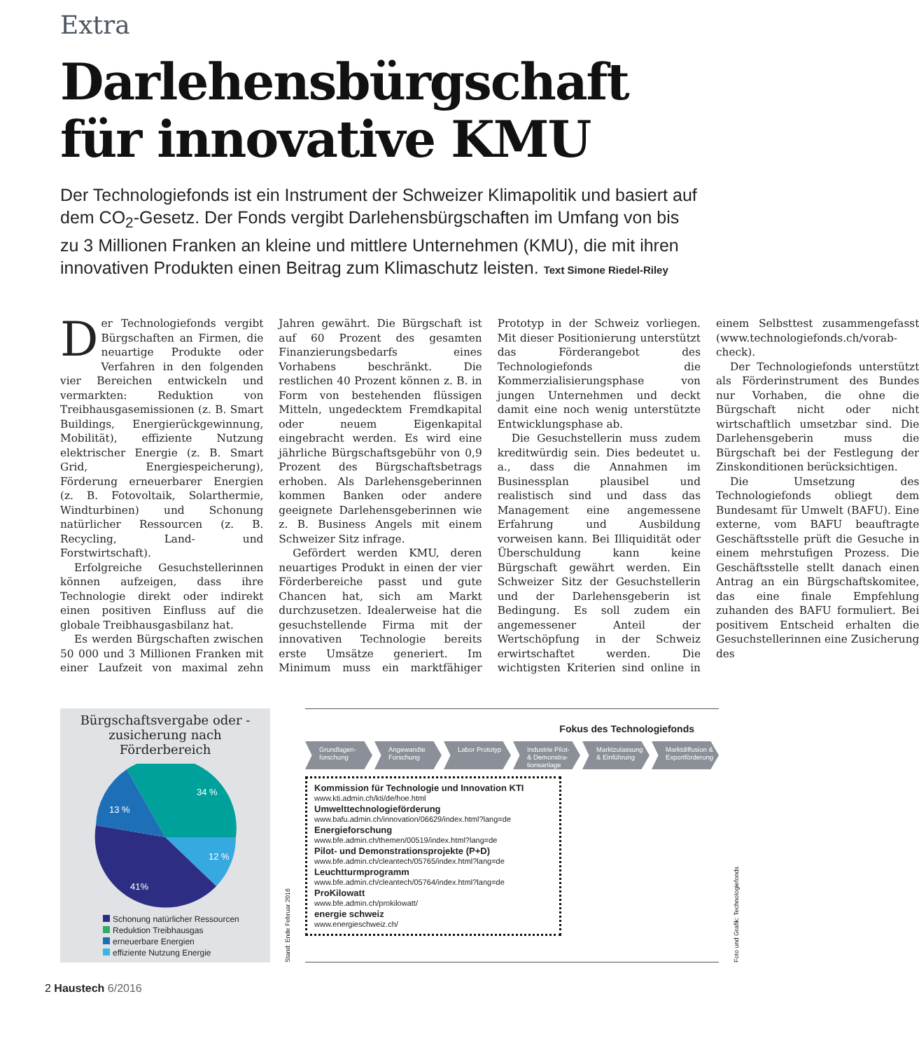Extra
Darlehensbürgschaft
für innovative KMU
Der Technologiefonds ist ein Instrument der Schweizer Klimapolitik und basiert auf dem CO<sub>2</sub>-Gesetz. Der Fonds vergibt Darlehensbürgschaften im Umfang von bis zu 3 Millionen Franken an kleine und mittlere Unternehmen (KMU), die mit ihren innovativen Produkten einen Beitrag zum Klimaschutz leisten. Text Simone Riedel-Riley
Der Technologiefonds vergibt Bürgschaften an Firmen, die neuartige Produkte oder Verfahren in den folgenden vier Bereichen entwickeln und vermarkten: Reduktion von Treibhausgasemissionen (z. B. Smart Buildings, Energierückgewinnung, Mobilität), effiziente Nutzung elektrischer Energie (z. B. Smart Grid, Energiespeicherung), Förderung erneuerbarer Energien (z. B. Fotovoltaik, Solarthermie, Windturbinen) und Schonung natürlicher Ressourcen (z. B. Recycling, Land- und Forstwirtschaft).
Erfolgreiche Gesuchstellerinnen können aufzeigen, dass ihre Technologie direkt oder indirekt einen positiven Einfluss auf die globale Treibhausgasbilanz hat.
Es werden Bürgschaften zwischen 50 000 und 3 Millionen Franken mit einer Laufzeit von maximal zehn Jahren gewährt. Die Bürgschaft ist auf 60 Prozent des gesamten Finanzierungsbedarfs eines Vorhabens beschränkt. Die restlichen 40 Prozent können z. B. in Form von bestehenden flüssigen Mitteln, ungedecktem Fremdkapital oder neuem Eigenkapital eingebracht werden. Es wird eine jährliche Bürgschaftsgebühr von 0,9 Prozent des Bürgschaftsbetrags erhoben. Als Darlehensgeberinnen kommen Banken oder andere geeignete Darlehensgeberinnen wie z. B. Business Angels mit einem Schweizer Sitz infrage.
Gefördert werden KMU, deren neuartiges Produkt in einen der vier Förderbereiche passt und gute Chancen hat, sich am Markt durchzusetzen. Idealerweise hat die gesuchstellende Firma mit der innovativen Technologie bereits erste Umsätze generiert. Im Minimum muss ein marktfähiger Prototyp in der Schweiz vorliegen. Mit dieser Positionierung unterstützt das Förderangebot des Technologiefonds die Kommerzialisierungsphase von jungen Unternehmen und deckt damit eine noch wenig unterstützte Entwicklungsphase ab.
Die Gesuchstellerin muss zudem kreditwürdig sein. Dies bedeutet u. a., dass die Annahmen im Businessplan plausibel und realistisch sind und dass das Management eine angemessene Erfahrung und Ausbildung vorweisen kann. Bei Illiquidität oder Überschuldung kann keine Bürgschaft gewährt werden. Ein Schweizer Sitz der Gesuchstellerin und der Darlehensgeberin ist Bedingung. Es soll zudem ein angemessener Anteil der Wertschöpfung in der Schweiz erwirtschaftet werden. Die wichtigsten Kriterien sind online in einem Selbsttest zusammengefasst (www.technologiefonds.ch/vorab-check).
Der Technologiefonds unterstützt als Förderinstrument des Bundes nur Vorhaben, die ohne die Bürgschaft nicht oder nicht wirtschaftlich umsetzbar sind. Die Darlehensgeberin muss die Bürgschaft bei der Festlegung der Zinskonditionen berücksichtigen.
Die Umsetzung des Technologiefonds obliegt dem Bundesamt für Umwelt (BAFU). Eine externe, vom BAFU beauftragte Geschäftsstelle prüft die Gesuche in einem mehrstufigen Prozess. Die Geschäftsstelle stellt danach einen Antrag an ein Bürgschaftskomitee, das eine finale Empfehlung zuhanden des BAFU formuliert. Bei positivem Entscheid erhalten die Gesuchstellerinnen eine Zusicherung des
Bürgschaftsvergabe oder -zusicherung nach Förderbereich
34 %
12 %
41%
13 %
Schonung natürlicher Ressourcen
Reduktion Treibhausgas
erneuerbare Energien
effiziente Nutzung Energie
Stand: Ende Februar 2016
Fokus des Technologiefonds
Grundlagen-forschung
Angewandte Forschung
Labor Prototyp
Industrie Pilot- & Demonstra-tionsanlage
Marktzulassung & Einführung
Marktdiffusion & Exportförderung
Kommission für Technologie und Innovation KTI
www.kti.admin.ch/kti/de/hoe.html
Umwelttechnologieförderung
www.bafu.admin.ch/innovation/06629/index.html?lang=de
Energieforschung
www.bfe.admin.ch/themen/00519/index.html?lang=de
Pilot- und Demonstrationsprojekte (P+D)
www.bfe.admin.ch/cleantech/05765/index.html?lang=de
Leuchtturmprogramm
www.bfe.admin.ch/cleantech/05764/index.html?lang=de
ProKilowatt
www.bfe.admin.ch/prokilowatt/
energie schweiz
www.energieschweiz.ch/
Foto und Grafik: Technologiefonds
2 Haustech 6/2016